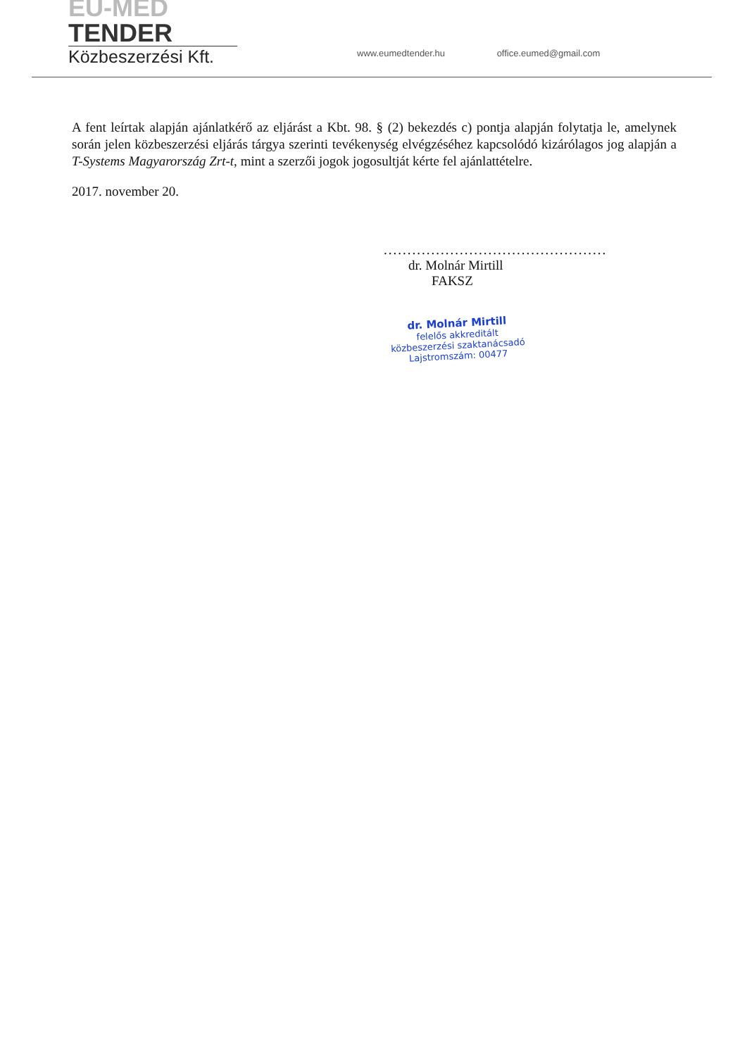EU-MED TENDER
Közbeszerzési Kft.
www.eumedtender.hu office.eumed@gmail.com
A fent leírtak alapján ajánlatkérő az eljárást a Kbt. 98. § (2) bekezdés c) pontja alapján folytatja le, amelynek során jelen közbeszerzési eljárás tárgya szerinti tevékenység elvégzéséhez kapcsolódó kizárólagos jog alapján a T-Systems Magyarország Zrt-t, mint a szerzői jogok jogosultját kérte fel ajánlattételre.
2017. november 20.
...............................................
dr. Molnár Mirtill
FAKSZ
dr. Molnár Mirtill
felelős akkreditált
közbeszerzési szaktanácsadó
Lajstromszám: 00477